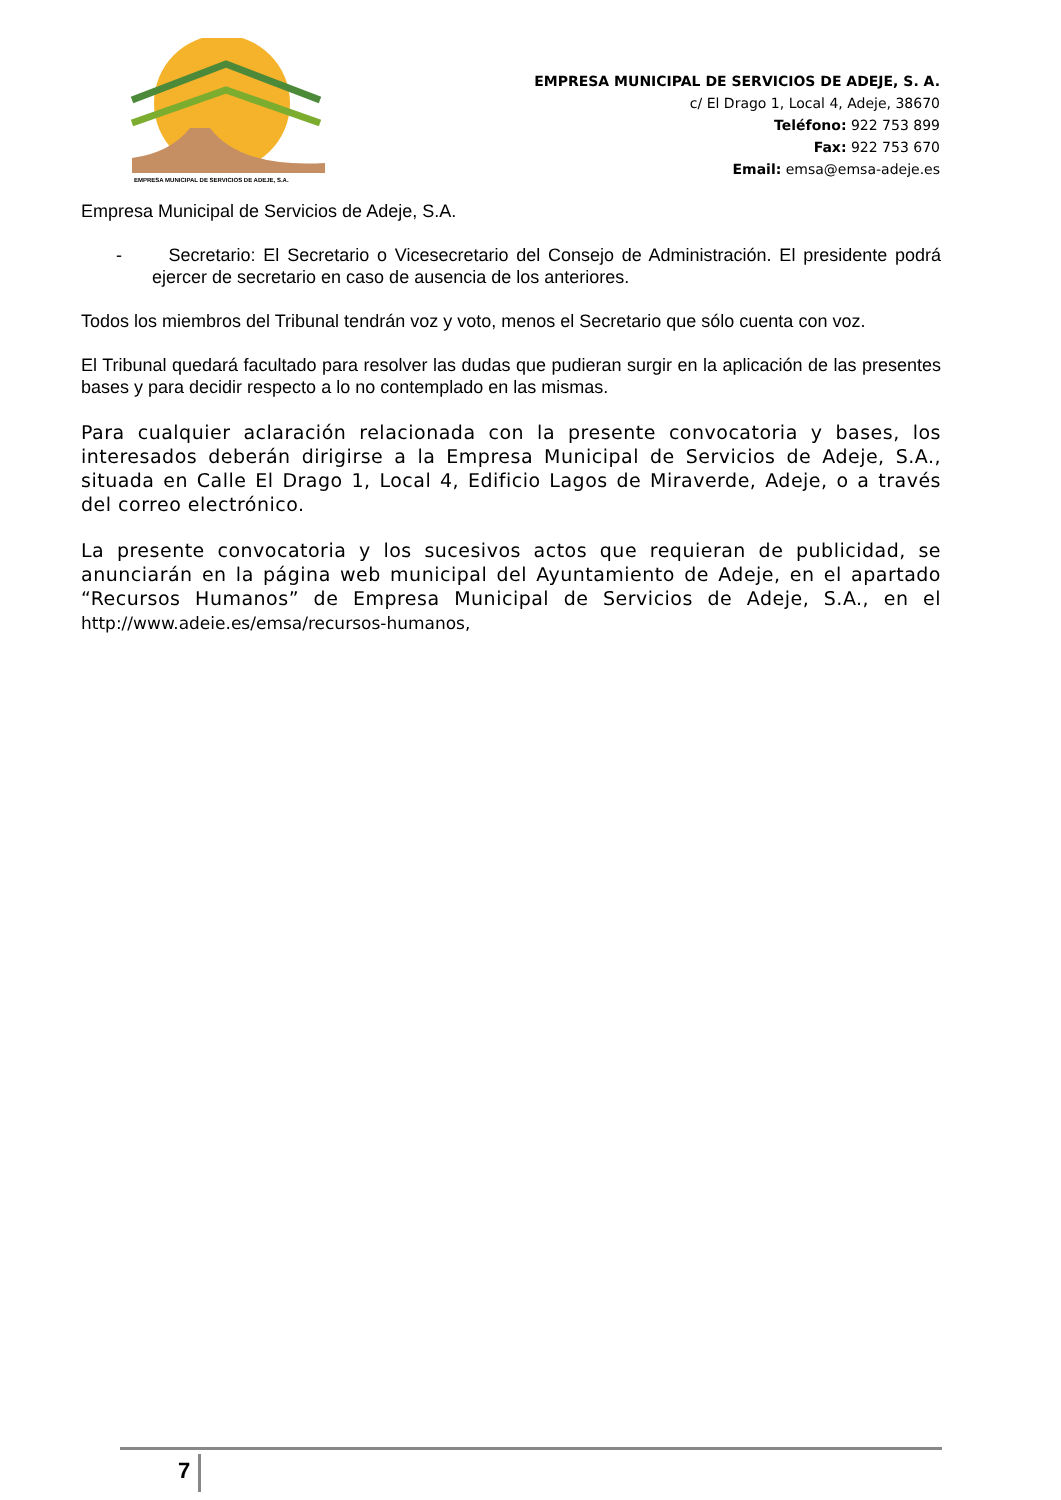EMPRESA MUNICIPAL DE SERVICIOS DE ADEJE, S.A.
EMPRESA MUNICIPAL DE SERVICIOS DE ADEJE, S. A.
c/ El Drago 1, Local 4, Adeje, 38670
Teléfono: 922 753 899
Fax: 922 753 670
Email: emsa@emsa-adeje.es
Empresa Municipal de Servicios de Adeje, S.A.
- Secretario: El Secretario o Vicesecretario del Consejo de Administración. El presidente podrá ejercer de secretario en caso de ausencia de los anteriores.
Todos los miembros del Tribunal tendrán voz y voto, menos el Secretario que sólo cuenta con voz.
El Tribunal quedará facultado para resolver las dudas que pudieran surgir en la aplicación de las presentes bases y para decidir respecto a lo no contemplado en las mismas.
Para cualquier aclaración relacionada con la presente convocatoria y bases, los interesados deberán dirigirse a la Empresa Municipal de Servicios de Adeje, S.A., situada en Calle El Drago 1, Local 4, Edificio Lagos de Miraverde, Adeje, o a través del correo electrónico.
La presente convocatoria y los sucesivos actos que requieran de publicidad, se anunciarán en la página web municipal del Ayuntamiento de Adeje, en el apartado “Recursos Humanos” de Empresa Municipal de Servicios de Adeje, S.A., en el http://www.adeie.es/emsa/recursos-humanos,
7